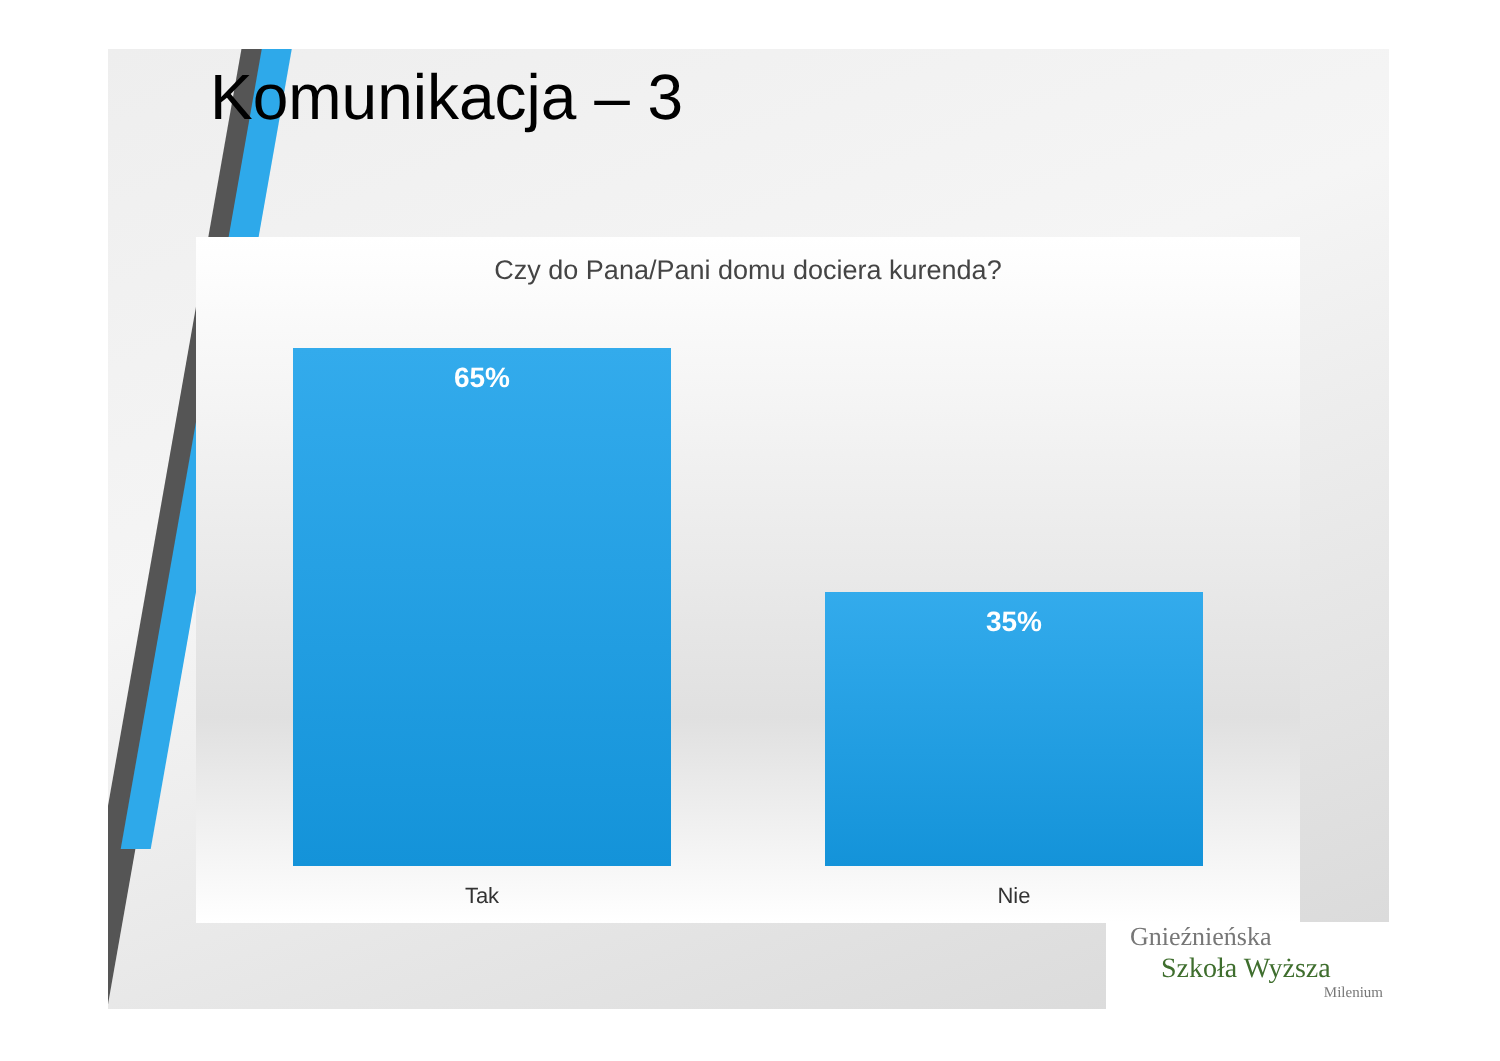Komunikacja – 3
Czy do Pana/Pani domu dociera kurenda?
65% 35%
Tak Nie
Gnieźnieńska
Szkoła Wyższa
Milenium